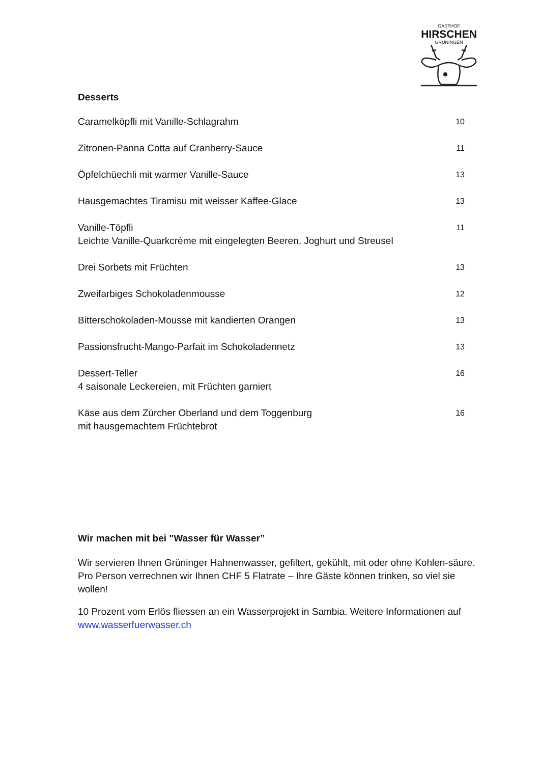GASTHOF
HIRSCHEN
GRÜNINGEN
Desserts
| Caramelköpfli mit Vanille-Schlagrahm | 10 |
| Zitronen-Panna Cotta auf Cranberry-Sauce | 11 |
| Öpfelchüechli mit warmer Vanille-Sauce | 13 |
| Hausgemachtes Tiramisu mit weisser Kaffee-Glace | 13 |
| Vanille-Töpfli Leichte Vanille-Quarkcrème mit eingelegten Beeren, Joghurt und Streusel | 11 |
| Drei Sorbets mit Früchten | 13 |
| Zweifarbiges Schokoladenmousse | 12 |
| Bitterschokoladen-Mousse mit kandierten Orangen | 13 |
| Passionsfrucht-Mango-Parfait im Schokoladennetz | 13 |
| Dessert-Teller 4 saisonale Leckereien, mit Früchten garniert | 16 |
| Käse aus dem Zürcher Oberland und dem Toggenburg mit hausgemachtem Früchtebrot | 16 |
Wir machen mit bei "Wasser für Wasser”
Wir servieren Ihnen Grüninger Hahnenwasser, gefiltert, gekühlt, mit oder ohne Kohlen-säure. Pro Person verrechnen wir Ihnen CHF 5 Flatrate – Ihre Gäste können trinken, so viel sie wollen!
10 Prozent vom Erlös fliessen an ein Wasserprojekt in Sambia. Weitere Informationen auf www.wasserfuerwasser.ch